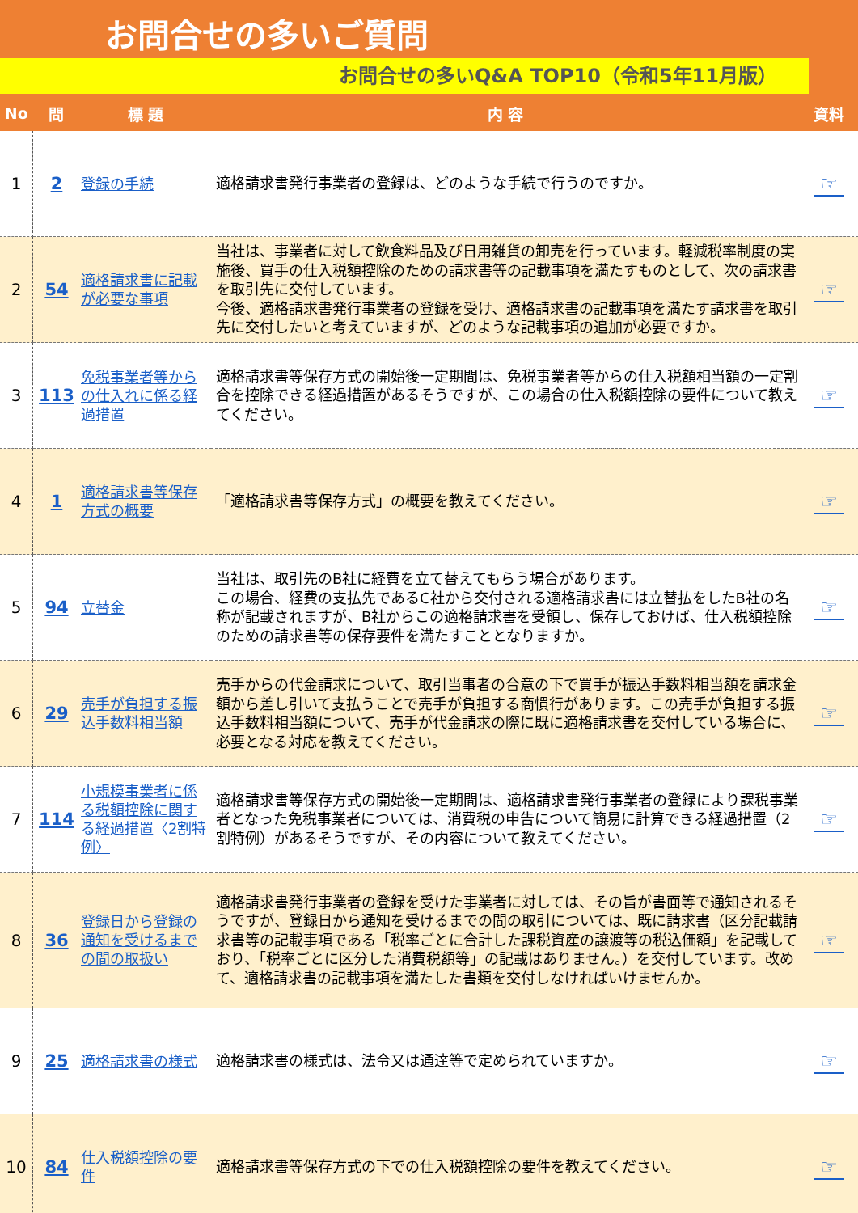お問合せの多いご質問
お問合せの多いQ&A TOP10（令和5年11月版）
| No | 問 | 標 題 | 内 容 | 資料 |
| --- | --- | --- | --- | --- |
| 1 | 2 | 登録の手続 | 適格請求書発行事業者の登録は、どのような手続で行うのですか。 | ☞ |
| 2 | 54 | 適格請求書に記載が必要な事項 | 当社は、事業者に対して飲食料品及び日用雑貨の卸売を行っています。軽減税率制度の実施後、買手の仕入税額控除のための請求書等の記載事項を満たすものとして、次の請求書を取引先に交付しています。 今後、適格請求書発行事業者の登録を受け、適格請求書の記載事項を満たす請求書を取引先に交付したいと考えていますが、どのような記載事項の追加が必要ですか。 | ☞ |
| 3 | 113 | 免税事業者等からの仕入れに係る経過措置 | 適格請求書等保存方式の開始後一定期間は、免税事業者等からの仕入税額相当額の一定割合を控除できる経過措置があるそうですが、この場合の仕入税額控除の要件について教えてください。 | ☞ |
| 4 | 1 | 適格請求書等保存方式の概要 | 「適格請求書等保存方式」の概要を教えてください。 | ☞ |
| 5 | 94 | 立替金 | 当社は、取引先のB社に経費を立て替えてもらう場合があります。 この場合、経費の支払先であるC社から交付される適格請求書には立替払をしたB社の名称が記載されますが、B社からこの適格請求書を受領し、保存しておけば、仕入税額控除のための請求書等の保存要件を満たすこととなりますか。 | ☞ |
| 6 | 29 | 売手が負担する振込手数料相当額 | 売手からの代金請求について、取引当事者の合意の下で買手が振込手数料相当額を請求金額から差し引いて支払うことで売手が負担する商慣行があります。この売手が負担する振込手数料相当額について、売手が代金請求の際に既に適格請求書を交付している場合に、必要となる対応を教えてください。 | ☞ |
| 7 | 114 | 小規模事業者に係る税額控除に関する経過措置〈2割特例〉 | 適格請求書等保存方式の開始後一定期間は、適格請求書発行事業者の登録により課税事業者となった免税事業者については、消費税の申告について簡易に計算できる経過措置（2割特例）があるそうですが、その内容について教えてください。 | ☞ |
| 8 | 36 | 登録日から登録の通知を受けるまでの間の取扱い | 適格請求書発行事業者の登録を受けた事業者に対しては、その旨が書面等で通知されるそうですが、登録日から通知を受けるまでの間の取引については、既に請求書（区分記載請求書等の記載事項である「税率ごとに合計した課税資産の譲渡等の税込価額」を記載しており、「税率ごとに区分した消費税額等」の記載はありません。）を交付しています。改めて、適格請求書の記載事項を満たした書類を交付しなければいけませんか。 | ☞ |
| 9 | 25 | 適格請求書の様式 | 適格請求書の様式は、法令又は通達等で定められていますか。 | ☞ |
| 10 | 84 | 仕入税額控除の要件 | 適格請求書等保存方式の下での仕入税額控除の要件を教えてください。 | ☞ |